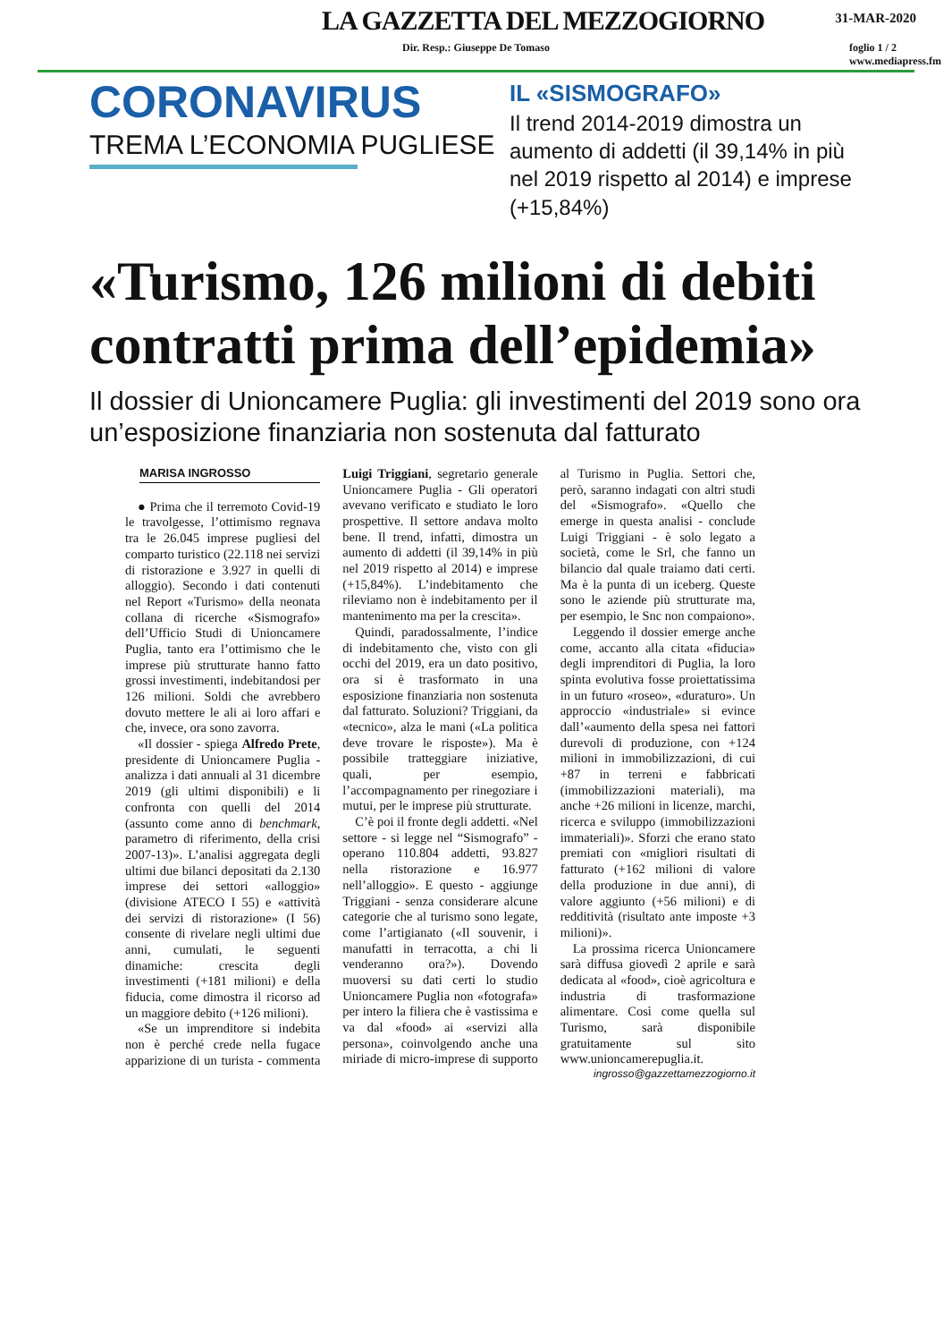LA GAZZETTA DEL MEZZOGIORNO
31-MAR-2020
Dir. Resp.: Giuseppe De Tomaso foglio 1 / 2
www.mediapress.fm
CORONAVIRUS
TREMA L’ECONOMIA PUGLIESE
IL «SISMOGRAFO»
Il trend 2014-2019 dimostra un aumento di addetti (il 39,14% in più nel 2019 rispetto al 2014) e imprese (+15,84%)
«Turismo, 126 milioni di debiti contratti prima dell’epidemia»
Il dossier di Unioncamere Puglia: gli investimenti del 2019 sono ora un’esposizione finanziaria non sostenuta dal fatturato
MARISA INGROSSO
● Prima che il terremoto Covid-19 le travolgesse, l’ottimismo regnava tra le 26.045 imprese pugliesi del comparto turistico (22.118 nei servizi di ristorazione e 3.927 in quelli di alloggio). Secondo i dati contenuti nel Report «Turismo» della neonata collana di ricerche «Sismografo» dell’Ufficio Studi di Unioncamere Puglia, tanto era l’ottimismo che le imprese più strutturate hanno fatto grossi investimenti, indebitandosi per 126 milioni. Soldi che avrebbero dovuto mettere le ali ai loro affari e che, invece, ora sono zavorra.
«Il dossier - spiega Alfredo Prete, presidente di Unioncamere Puglia - analizza i dati annuali al 31 dicembre 2019 (gli ultimi disponibili) e li confronta con quelli del 2014 (assunto come anno di benchmark, parametro di riferimento, della crisi 2007-13)». L’analisi aggregata degli ultimi due bilanci depositati da 2.130 imprese dei settori «alloggio» (divisione ATECO I 55) e «attività dei servizi di ristorazione» (I 56) consente di rivelare negli ultimi due anni, cumulati, le seguenti dinamiche: crescita degli investimenti (+181 milioni) e della fiducia, come dimostra il ricorso ad un maggiore debito (+126 milioni).
«Se un imprenditore si indebita non è perché crede nella fugace apparizione di un turista - commenta Luigi Triggiani, segretario generale Unioncamere Puglia - Gli operatori avevano verificato e studiato le loro prospettive. Il settore andava molto bene. Il trend, infatti, dimostra un aumento di addetti (il 39,14% in più nel 2019 rispetto al 2014) e imprese (+15,84%). L’indebitamento che rileviamo non è indebitamento per il mantenimento ma per la crescita».
Quindi, paradossalmente, l’indice di indebitamento che, visto con gli occhi del 2019, era un dato positivo, ora si è trasformato in una esposizione finanziaria non sostenuta dal fatturato. Soluzioni? Triggiani, da «tecnico», alza le mani («La politica deve trovare le risposte»). Ma è possibile tratteggiare iniziative, quali, per esempio, l’accompagnamento per rinegoziare i mutui, per le imprese più strutturate.
C’è poi il fronte degli addetti. «Nel settore - si legge nel “Sismografo” - operano 110.804 addetti, 93.827 nella ristorazione e 16.977 nell’alloggio». E questo - aggiunge Triggiani - senza considerare alcune categorie che al turismo sono legate, come l’artigianato («Il souvenir, i manufatti in terracotta, a chi li venderanno ora?»). Dovendo muoversi su dati certi lo studio Unioncamere Puglia non «fotografa» per intero la filiera che è vastissima e va dal «food» ai «servizi alla persona», coinvolgendo anche una miriade di micro-imprese di supporto al Turismo in Puglia. Settori che, però, saranno indagati con altri studi del «Sismografo». «Quello che emerge in questa analisi - conclude Luigi Triggiani - è solo legato a società, come le Srl, che fanno un bilancio dal quale traiamo dati certi. Ma è la punta di un iceberg. Queste sono le aziende più strutturate ma, per esempio, le Snc non compaiono».
Leggendo il dossier emerge anche come, accanto alla citata «fiducia» degli imprenditori di Puglia, la loro spinta evolutiva fosse proiettatissima in un futuro «roseo», «duraturo». Un approccio «industriale» si evince dall’«aumento della spesa nei fattori durevoli di produzione, con +124 milioni in immobilizzazioni, di cui +87 in terreni e fabbricati (immobilizzazioni materiali), ma anche +26 milioni in licenze, marchi, ricerca e sviluppo (immobilizzazioni immateriali)». Sforzi che erano stato premiati con «migliori risultati di fatturato (+162 milioni di valore della produzione in due anni), di valore aggiunto (+56 milioni) e di redditività (risultato ante imposte +3 milioni)».
La prossima ricerca Unioncamere sarà diffusa giovedì 2 aprile e sarà dedicata al «food», cioè agricoltura e industria di trasformazione alimentare. Così come quella sul Turismo, sarà disponibile gratuitamente sul sito www.unioncamerepuglia.it.
ingrosso@gazzettamezzogiorno.it